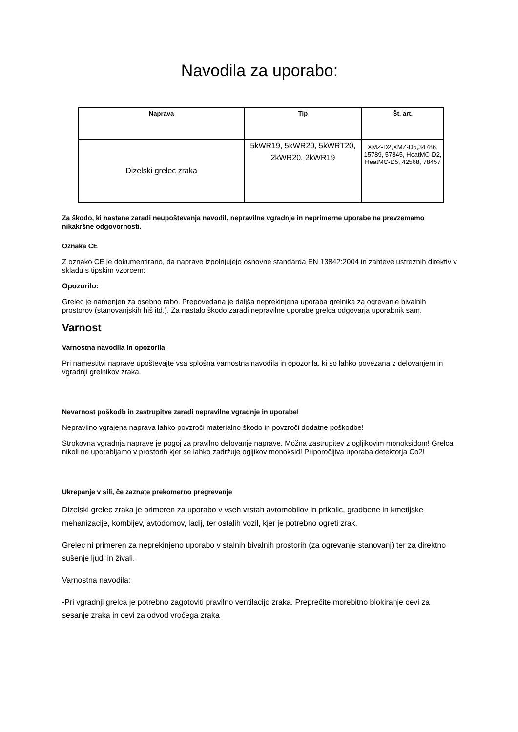Navodila za uporabo:
| Naprava | Tip | Št. art. |
| --- | --- | --- |
| Dizelski grelec zraka | 5kWR19, 5kWR20, 5kWRT20, 2kWR20, 2kWR19 | XMZ-D2,XMZ-D5,34786, 15789, 57845, HeatMC-D2, HeatMC-D5, 42568, 78457 |
Za škodo, ki nastane zaradi neupoštevanja navodil, nepravilne vgradnje in neprimerne uporabe ne prevzemamo nikakršne odgovornosti.
Oznaka CE
Z oznako CE je dokumentirano, da naprave izpolnjujejo osnovne standarda EN 13842:2004 in zahteve ustreznih direktiv v skladu s tipskim vzorcem:
Opozorilo:
Grelec je namenjen za osebno rabo. Prepovedana je daljša neprekinjena uporaba grelnika za ogrevanje bivalnih prostorov (stanovanjskih hiš itd.). Za nastalo škodo zaradi nepravilne uporabe grelca odgovarja uporabnik sam.
Varnost
Varnostna navodila in opozorila
Pri namestitvi naprave upoštevajte vsa splošna varnostna navodila in opozorila, ki so lahko povezana z delovanjem in vgradnji grelnikov zraka.
Nevarnost poškodb in zastrupitve zaradi nepravilne vgradnje in uporabe!
Nepravilno vgrajena naprava lahko povzroči materialno škodo in povzroči dodatne poškodbe!
Strokovna vgradnja naprave je pogoj za pravilno delovanje naprave. Možna zastrupitev z ogljikovim monoksidom! Grelca nikoli ne uporabljamo v prostorih kjer se lahko zadržuje ogljikov monoksid! Priporočljiva uporaba detektorja Co2!
Ukrepanje v sili, če zaznate prekomerno pregrevanje
Dizelski grelec zraka je primeren za uporabo v vseh vrstah avtomobilov in prikolic, gradbene in kmetijske mehanizacije, kombijev, avtodomov, ladij, ter ostalih vozil, kjer je potrebno ogreti zrak.
Grelec ni primeren za neprekinjeno uporabo v stalnih bivalnih prostorih (za ogrevanje stanovanj) ter za direktno sušenje ljudi in živali.
Varnostna navodila:
-Pri vgradnji grelca je potrebno zagotoviti pravilno ventilacijo zraka. Preprečite morebitno blokiranje cevi za sesanje zraka in cevi za odvod vročega zraka